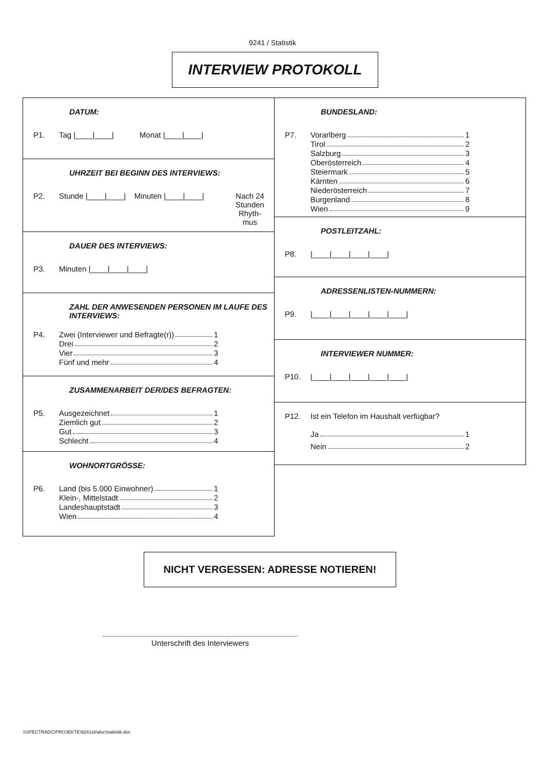9241 / Statistik
INTERVIEW PROTOKOLL
DATUM:
P1. Tag |____|____| Monat |____|____|
UHRZEIT BEI BEGINN DES INTERVIEWS:
P2. Stunde |____|____| Minuten |____|____| Nach 24 Stunden Rhyth-mus
DAUER DES INTERVIEWS:
P3. Minuten |____|____|____|
ZAHL DER ANWESENDEN PERSONEN IM LAUFE DES INTERVIEWS:
P4.
Zwei (Interviewer und Befragte(r)) 1
Drei 2
Vier 3
Fünf und mehr 4
ZUSAMMENARBEIT DER/DES BEFRAGTEN:
P5.
Ausgezeichnet 1
Ziemlich gut 2
Gut 3
Schlecht 4
WOHNORTGRÖSSE:
P6.
Land (bis 5.000 Einwohner) 1
Klein-, Mittelstadt 2
Landeshauptstadt 3
Wien 4
BUNDESLAND:
P7.
Vorarlberg 1
Tirol 2
Salzburg 3
Oberösterreich 4
Steiermark 5
Kärnten 6
Niederösterreich 7
Burgenland 8
Wien 9
POSTLEITZAHL:
P8. |____|____|____|____|
ADRESSENLISTEN-NUMMERN:
P9. |____|____|____|____|____|
INTERVIEWER NUMMER:
P10. |____|____|____|____|____|
P12. Ist ein Telefon im Haushalt verfügbar?
Ja 1
Nein 2
NICHT VERGESSEN: ADRESSE NOTIEREN!
Unterschrift des Interviewers
\\SPECTRADC\PROJEKTE\9241eb\doc\statistik.doc